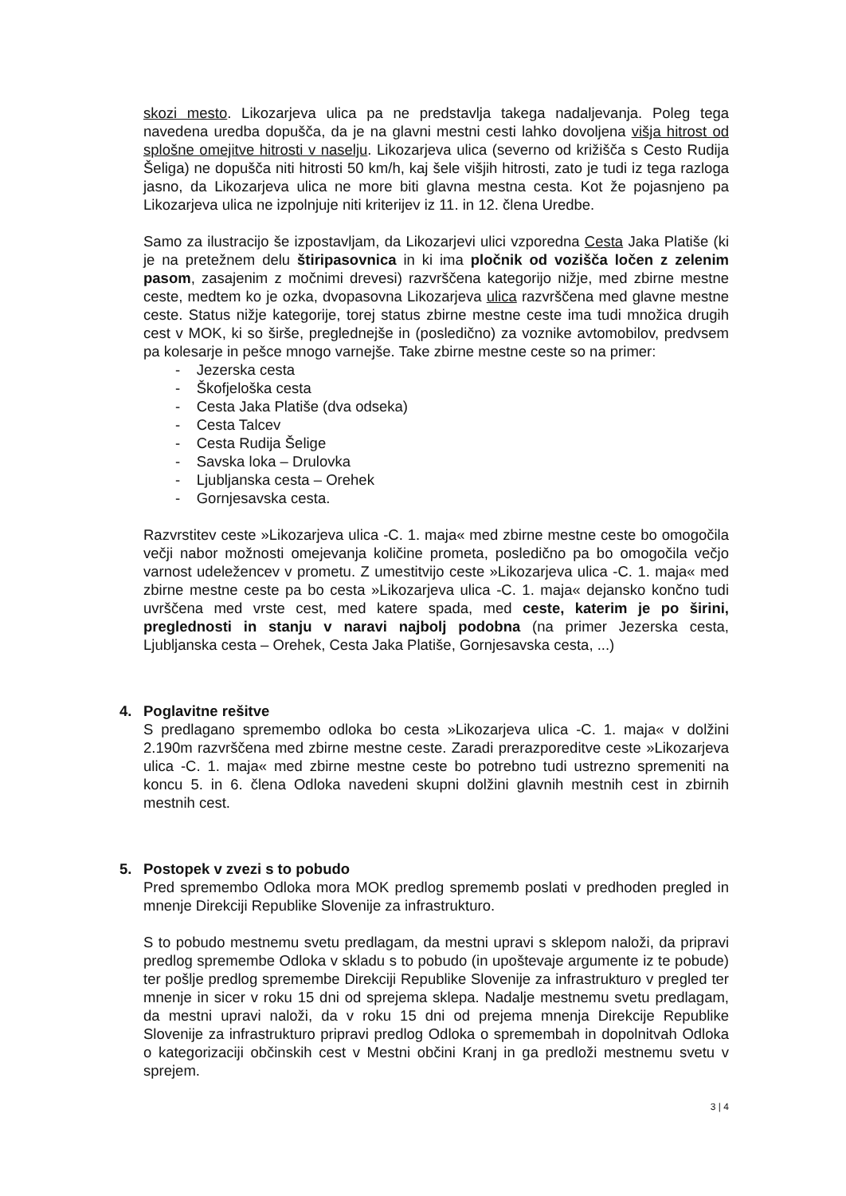skozi mesto. Likozarjeva ulica pa ne predstavlja takega nadaljevanja. Poleg tega navedena uredba dopušča, da je na glavni mestni cesti lahko dovoljena višja hitrost od splošne omejitve hitrosti v naselju. Likozarjeva ulica (severno od križišča s Cesto Rudija Šeliga) ne dopušča niti hitrosti 50 km/h, kaj šele višjih hitrosti, zato je tudi iz tega razloga jasno, da Likozarjeva ulica ne more biti glavna mestna cesta. Kot že pojasnjeno pa Likozarjeva ulica ne izpolnjuje niti kriterijev iz 11. in 12. člena Uredbe.
Samo za ilustracijo še izpostavljam, da Likozarjevi ulici vzporedna Cesta Jaka Platiše (ki je na pretežnem delu štiripasovnica in ki ima pločnik od vozišča ločen z zelenim pasom, zasajenim z močnimi drevesi) razvrščena kategorijo nižje, med zbirne mestne ceste, medtem ko je ozka, dvopasovna Likozarjeva ulica razvrščena med glavne mestne ceste. Status nižje kategorije, torej status zbirne mestne ceste ima tudi množica drugih cest v MOK, ki so širše, preglednejše in (posledično) za voznike avtomobilov, predvsem pa kolesarje in pešce mnogo varnejše. Take zbirne mestne ceste so na primer:
- Jezerska cesta
- Škofjeloška cesta
- Cesta Jaka Platiše (dva odseka)
- Cesta Talcev
- Cesta Rudija Šelige
- Savska loka – Drulovka
- Ljubljanska cesta – Orehek
- Gornjesavska cesta.
Razvrstitev ceste »Likozarjeva ulica -C. 1. maja« med zbirne mestne ceste bo omogočila večji nabor možnosti omejevanja količine prometa, posledično pa bo omogočila večjo varnost udeležencev v prometu. Z umestitvijo ceste »Likozarjeva ulica -C. 1. maja« med zbirne mestne ceste pa bo cesta »Likozarjeva ulica -C. 1. maja« dejansko končno tudi uvrščena med vrste cest, med katere spada, med ceste, katerim je po širini, preglednosti in stanju v naravi najbolj podobna (na primer Jezerska cesta, Ljubljanska cesta – Orehek, Cesta Jaka Platiše, Gornjesavska cesta, ...)
4. Poglavitne rešitve
S predlagano spremembo odloka bo cesta »Likozarjeva ulica -C. 1. maja« v dolžini 2.190m razvrščena med zbirne mestne ceste. Zaradi prerazporeditve ceste »Likozarjeva ulica -C. 1. maja« med zbirne mestne ceste bo potrebno tudi ustrezno spremeniti na koncu 5. in 6. člena Odloka navedeni skupni dolžini glavnih mestnih cest in zbirnih mestnih cest.
5. Postopek v zvezi s to pobudo
Pred spremembo Odloka mora MOK predlog sprememb poslati v predhoden pregled in mnenje Direkciji Republike Slovenije za infrastrukturo.
S to pobudo mestnemu svetu predlagam, da mestni upravi s sklepom naloži, da pripravi predlog spremembe Odloka v skladu s to pobudo (in upoštevaje argumente iz te pobude) ter pošlje predlog spremembe Direkciji Republike Slovenije za infrastrukturo v pregled ter mnenje in sicer v roku 15 dni od sprejema sklepa. Nadalje mestnemu svetu predlagam, da mestni upravi naloži, da v roku 15 dni od prejema mnenja Direkcije Republike Slovenije za infrastrukturo pripravi predlog Odloka o spremembah in dopolnitvah Odloka o kategorizaciji občinskih cest v Mestni občini Kranj in ga predloži mestnemu svetu v sprejem.
3 | 4